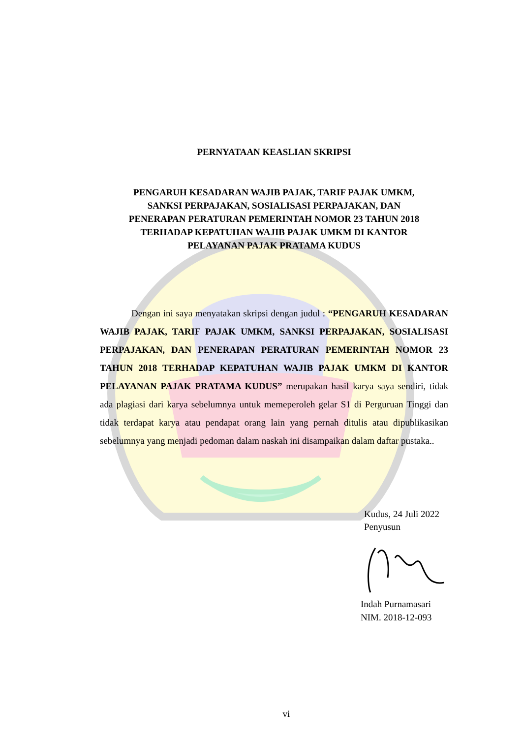PERNYATAAN KEASLIAN SKRIPSI
PENGARUH KESADARAN WAJIB PAJAK, TARIF PAJAK UMKM,
SANKSI PERPAJAKAN, SOSIALISASI PERPAJAKAN, DAN
PENERAPAN PERATURAN PEMERINTAH NOMOR 23 TAHUN 2018
TERHADAP KEPATUHAN WAJIB PAJAK UMKM DI KANTOR
PELAYANAN PAJAK PRATAMA KUDUS
Dengan ini saya menyatakan skripsi dengan judul : “PENGARUH KESADARAN WAJIB PAJAK, TARIF PAJAK UMKM, SANKSI PERPAJAKAN, SOSIALISASI PERPAJAKAN, DAN PENERAPAN PERATURAN PEMERINTAH NOMOR 23 TAHUN 2018 TERHADAP KEPATUHAN WAJIB PAJAK UMKM DI KANTOR PELAYANAN PAJAK PRATAMA KUDUS” merupakan hasil karya saya sendiri, tidak ada plagiasi dari karya sebelumnya untuk memeperoleh gelar S1 di Perguruan Tinggi dan tidak terdapat karya atau pendapat orang lain yang pernah ditulis atau dipublikasikan sebelumnya yang menjadi pedoman dalam naskah ini disampaikan dalam daftar pustaka..
Kudus, 24 Juli 2022
Penyusun
Indah Purnamasari
NIM. 2018-12-093
vi